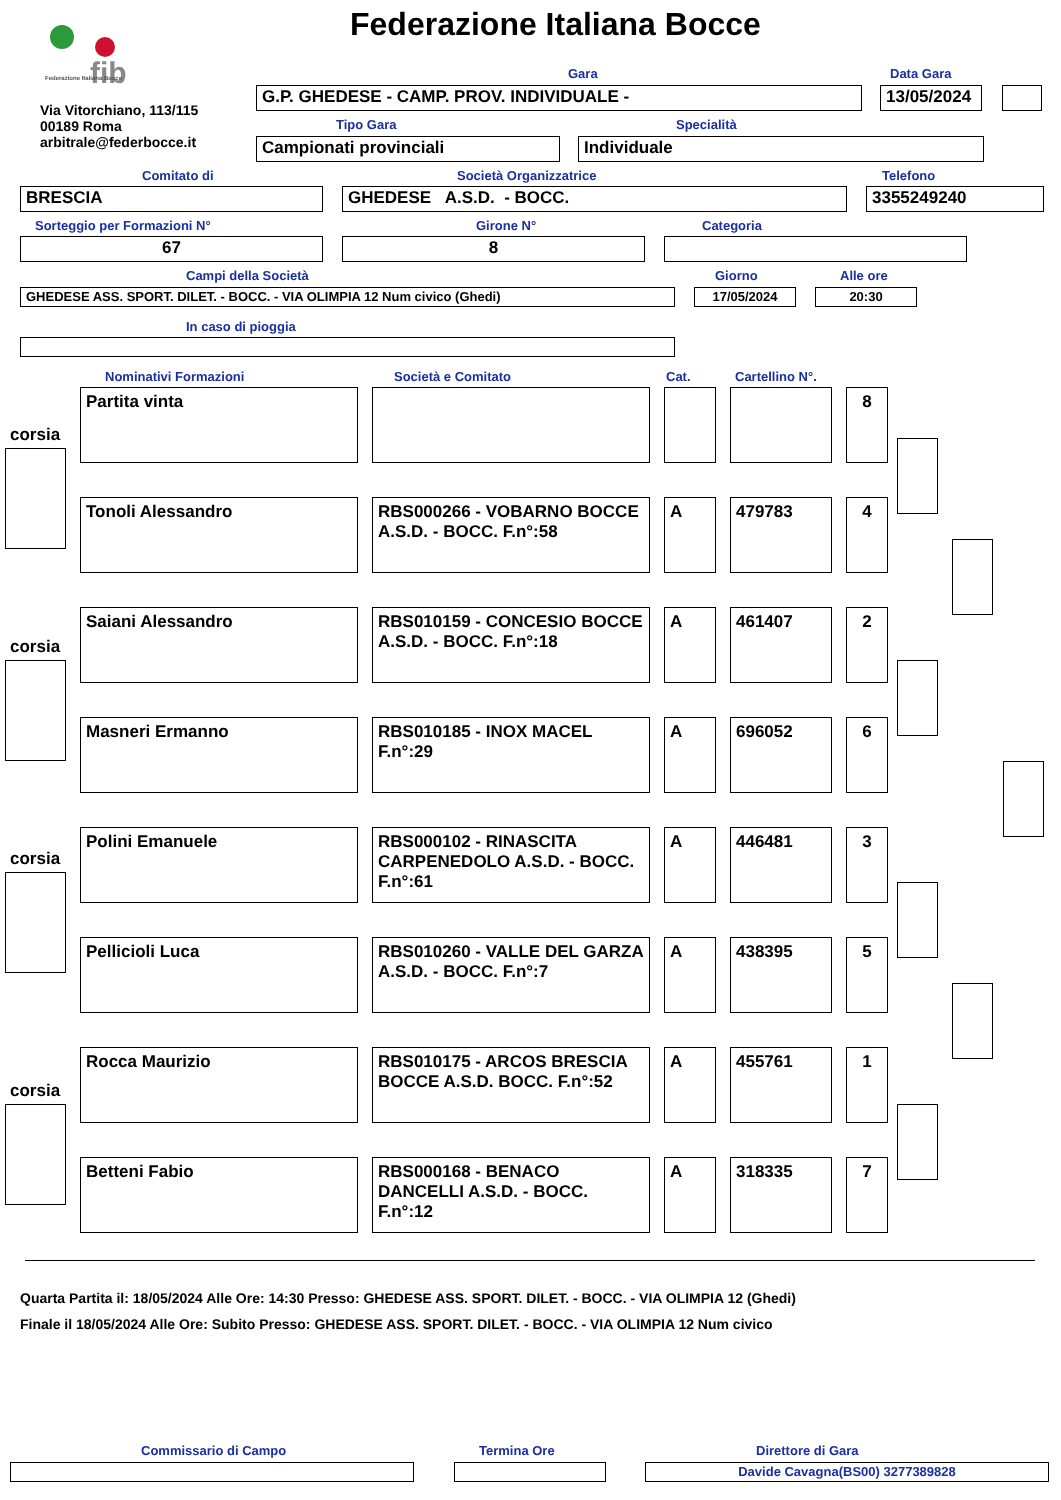fib
Federazione Italiana Bocce
Federazione Italiana Bocce
Via Vitorchiano, 113/115
00189 Roma
arbitrale@federbocce.it
Gara Data Gara
G.P. GHEDESE - CAMP. PROV. INDIVIDUALE - 13/05/2024
Tipo Gara Specialità
Campionati provinciali Individuale
Comitato di Società Organizzatrice Telefono
BRESCIA GHEDESE A.S.D. - BOCC. 3355249240
Sorteggio per Formazioni N° Girone N° Categoria
67 8
Campi della Società Giorno Alle ore
GHEDESE ASS. SPORT. DILET. - BOCC. - VIA OLIMPIA 12 Num civico (Ghedi) 17/05/2024 20:30
In caso di pioggia
Nominativi Formazioni Società e Comitato Cat. Cartellino N°.
Partita vinta 8
Tonoli Alessandro RBS000266 - VOBARNO BOCCE A.S.D. - BOCC. F.n°:58
A 479783 4
Saiani Alessandro RBS010159 - CONCESIO BOCCE A.S.D. - BOCC. F.n°:18
A 461407 2
Masneri Ermanno RBS010185 - INOX MACEL F.n°:29
A 696052 6
Polini Emanuele RBS000102 - RINASCITA CARPENEDOLO A.S.D. - BOCC. F.n°:61
A 446481 3
Pellicioli Luca RBS010260 - VALLE DEL GARZA A.S.D. - BOCC. F.n°:7
A 438395 5
Rocca Maurizio RBS010175 - ARCOS BRESCIA BOCCE A.S.D. BOCC. F.n°:52
A 455761 1
Betteni Fabio RBS000168 - BENACO DANCELLI A.S.D. - BOCC. F.n°:12
A 318335 7
corsia
corsia
corsia
corsia
Quarta Partita il: 18/05/2024 Alle Ore: 14:30 Presso: GHEDESE ASS. SPORT. DILET. - BOCC. - VIA OLIMPIA 12 (Ghedi)
Finale il 18/05/2024 Alle Ore: Subito Presso: GHEDESE ASS. SPORT. DILET. - BOCC. - VIA OLIMPIA 12 Num civico
Commissario di Campo Termina Ore Direttore di Gara
Davide Cavagna(BS00) 3277389828